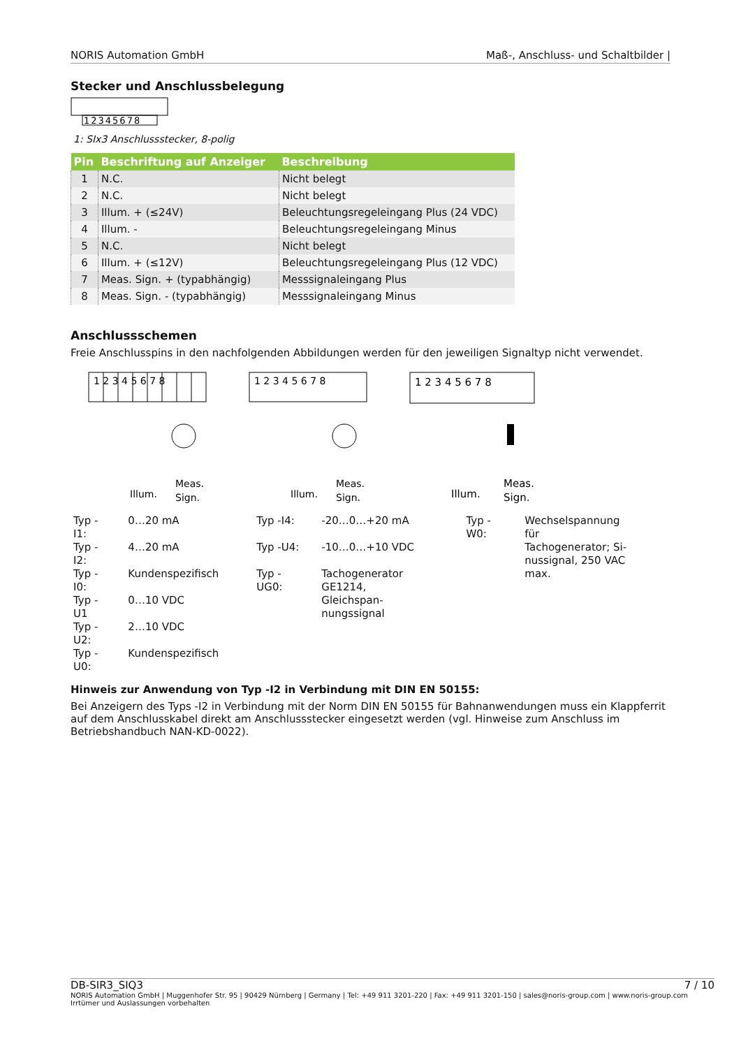NORIS Automation GmbH Maß-, Anschluss- und Schaltbilder |
Stecker und Anschlussbelegung
12345678
1: SIx3 Anschlussstecker, 8-polig
| Pin | Beschriftung auf Anzeiger | Beschreibung |
| --- | --- | --- |
| 1 | N.C. | Nicht belegt |
| 2 | N.C. | Nicht belegt |
| 3 | Illum. + (≤24V) | Beleuchtungsregeleingang Plus (24 VDC) |
| 4 | Illum. - | Beleuchtungsregeleingang Minus |
| 5 | N.C. | Nicht belegt |
| 6 | Illum. + (≤12V) | Beleuchtungsregeleingang Plus (12 VDC) |
| 7 | Meas. Sign. + (typabhängig) | Messsignaleingang Plus |
| 8 | Meas. Sign. - (typabhängig) | Messsignaleingang Minus |
Anschlussschemen
Freie Anschlusspins in den nachfolgenden Abbildungen werden für den jeweiligen Signaltyp nicht verwendet.
1 2 3 4 5 6 7 8
Illum.
Meas.
Sign.
1 2 3 4 5 6 7 8
Illum.
Meas.
Sign.
1 2 3 4 5 6 7 8
Illum.
Meas.
Sign.
| Typ -I1: | 0…20 mA |
| Typ -I2: | 4…20 mA |
| Typ -I0: | Kundenspezifisch |
| Typ -U1 | 0…10 VDC |
| Typ -U2: | 2…10 VDC |
| Typ -U0: | Kundenspezifisch |
| Typ -I4: | -20…0…+20 mA |
| Typ -U4: | -10…0…+10 VDC |
| Typ -UG0: | Tachogenerator GE1214, Gleichspan- nungssignal |
| Typ -W0: | Wechselspannung für Tachogenerator; Si- nussignal, 250 VAC max. |
Hinweis zur Anwendung von Typ -I2 in Verbindung mit DIN EN 50155:
Bei Anzeigern des Typs -I2 in Verbindung mit der Norm DIN EN 50155 für Bahnanwendungen muss ein Klappferrit auf dem Anschlusskabel direkt am Anschlussstecker eingesetzt werden (vgl. Hinweise zum Anschluss im Betriebshandbuch NAN-KD-0022).
DB-SIR3_SIQ3 7 / 10
NORIS Automation GmbH | Muggenhofer Str. 95 | 90429 Nürnberg | Germany | Tel: +49 911 3201-220 | Fax: +49 911 3201-150 | sales@noris-group.com | www.noris-group.com
Irrtümer und Auslassungen vorbehalten